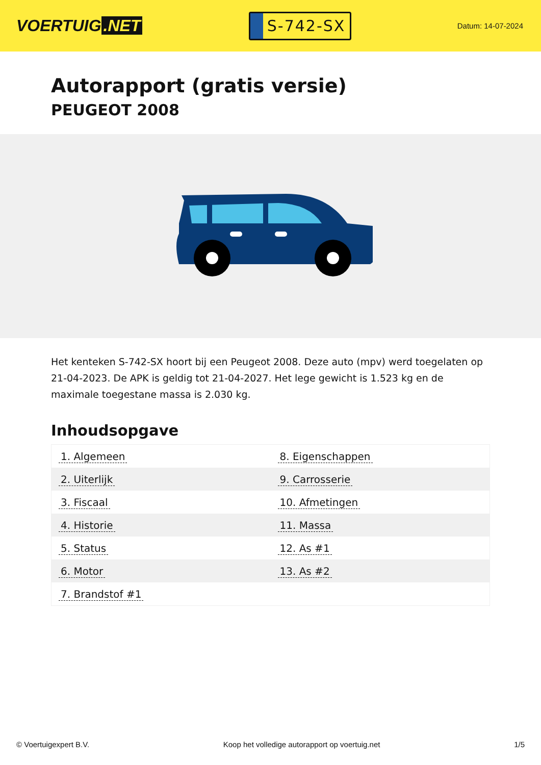VOERTUIG.NET
S-742-SX
Datum: 14-07-2024
Autorapport (gratis versie)
PEUGEOT 2008
Het kenteken S-742-SX hoort bij een Peugeot 2008. Deze auto (mpv) werd toegelaten op 21-04-2023. De APK is geldig tot 21-04-2027. Het lege gewicht is 1.523 kg en de maximale toegestane massa is 2.030 kg.
Inhoudsopgave
| 1. Algemeen | 8. Eigenschappen |
| 2. Uiterlijk | 9. Carrosserie |
| 3. Fiscaal | 10. Afmetingen |
| 4. Historie | 11. Massa |
| 5. Status | 12. As #1 |
| 6. Motor | 13. As #2 |
| 7. Brandstof #1 | |
© Voertuigexpert B.V. Koop het volledige autorapport op voertuig.net 1/5